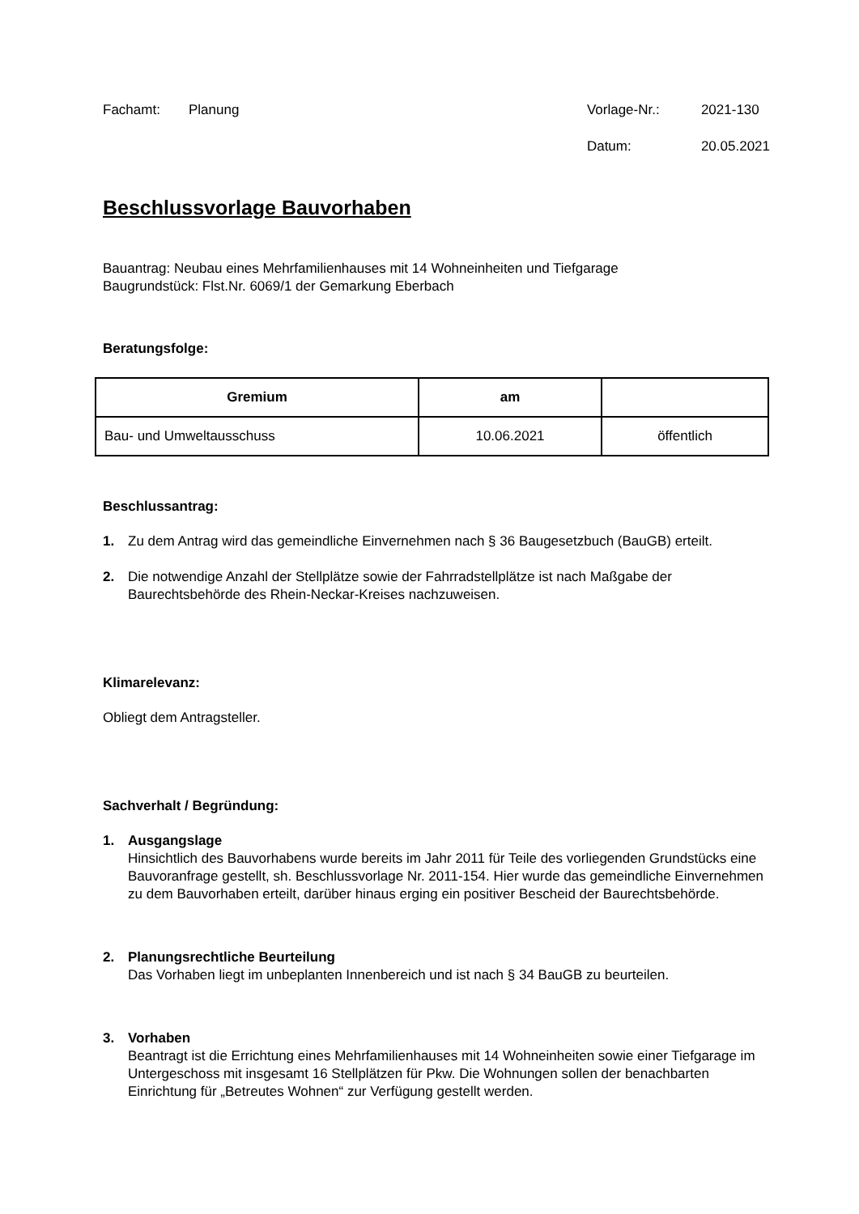Fachamt: Planung Vorlage-Nr.: 2021-130
Datum: 20.05.2021
Beschlussvorlage Bauvorhaben
Bauantrag: Neubau eines Mehrfamilienhauses mit 14 Wohneinheiten und Tiefgarage
Baugrundstück: Flst.Nr. 6069/1 der Gemarkung Eberbach
Beratungsfolge:
| Gremium | am | |
| --- | --- | --- |
| Bau- und Umweltausschuss | 10.06.2021 | öffentlich |
Beschlussantrag:
1. Zu dem Antrag wird das gemeindliche Einvernehmen nach § 36 Baugesetzbuch (BauGB) erteilt.
2. Die notwendige Anzahl der Stellplätze sowie der Fahrradstellplätze ist nach Maßgabe der Baurechtsbehörde des Rhein-Neckar-Kreises nachzuweisen.
Klimarelevanz:
Obliegt dem Antragsteller.
Sachverhalt / Begründung:
1. Ausgangslage
Hinsichtlich des Bauvorhabens wurde bereits im Jahr 2011 für Teile des vorliegenden Grundstücks eine Bauvoranfrage gestellt, sh. Beschlussvorlage Nr. 2011-154. Hier wurde das gemeindliche Einvernehmen zu dem Bauvorhaben erteilt, darüber hinaus erging ein positiver Bescheid der Baurechtsbehörde.
2. Planungsrechtliche Beurteilung
Das Vorhaben liegt im unbeplanten Innenbereich und ist nach § 34 BauGB zu beurteilen.
3. Vorhaben
Beantragt ist die Errichtung eines Mehrfamilienhauses mit 14 Wohneinheiten sowie einer Tiefgarage im Untergeschoss mit insgesamt 16 Stellplätzen für Pkw. Die Wohnungen sollen der benachbarten Einrichtung für „Betreutes Wohnen“ zur Verfügung gestellt werden.